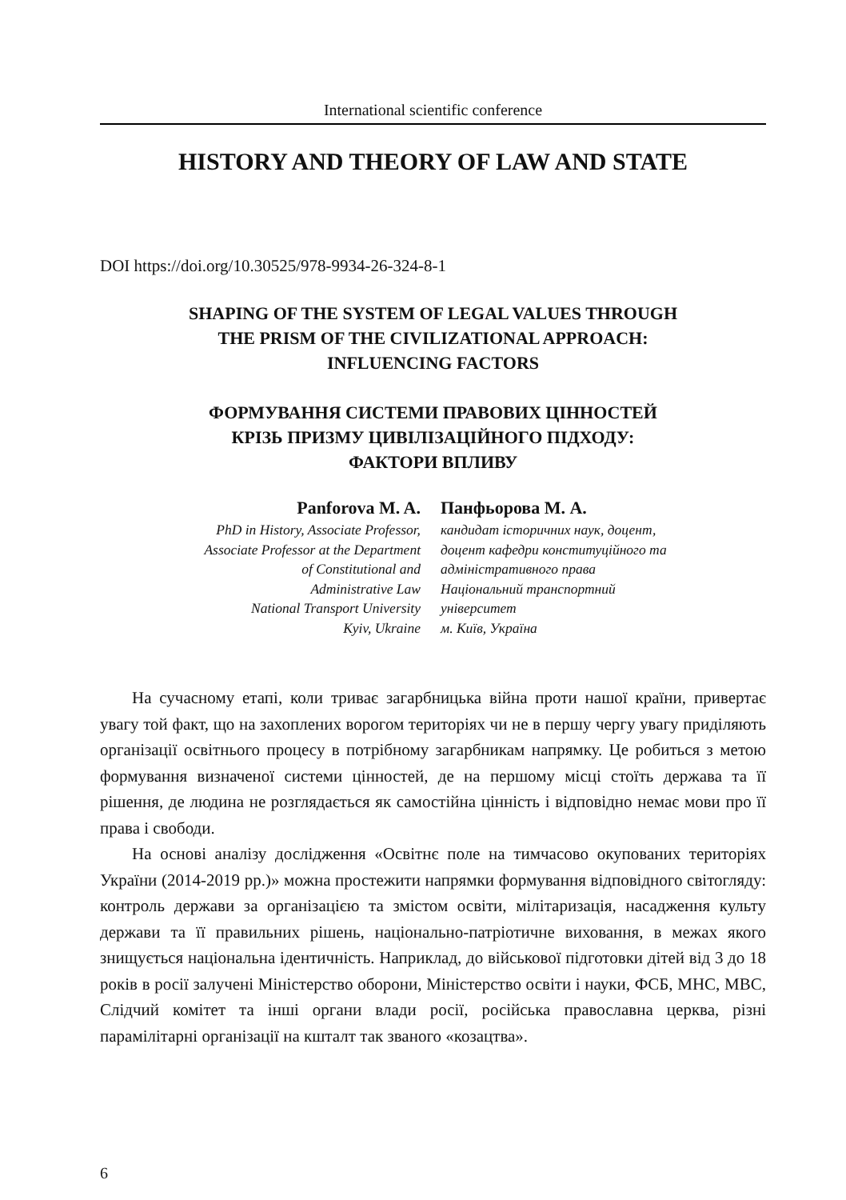International scientific conference
HISTORY AND THEORY OF LAW AND STATE
DOI https://doi.org/10.30525/978-9934-26-324-8-1
SHAPING OF THE SYSTEM OF LEGAL VALUES THROUGH
THE PRISM OF THE CIVILIZATIONAL APPROACH:
INFLUENCING FACTORS
ФОРМУВАННЯ СИСТЕМИ ПРАВОВИХ ЦІННОСТЕЙ
КРІЗЬ ПРИЗМУ ЦИВІЛІЗАЦІЙНОГО ПІДХОДУ:
ФАКТОРИ ВПЛИВУ
Panforova M. A.
PhD in History, Associate Professor,
Associate Professor at the Department
of Constitutional and
Administrative Law
National Transport University
Kyiv, Ukraine
Панфьорова М. А.
кандидат історичних наук, доцент,
доцент кафедри конституційного та
адміністративного права
Національний транспортний
університет
м. Київ, Україна
На сучасному етапі, коли триває загарбницька війна проти нашої країни, привертає увагу той факт, що на захоплених ворогом територіях чи не в першу чергу увагу приділяють організації освітнього процесу в потрібному загарбникам напрямку. Це робиться з метою формування визначеної системи цінностей, де на першому місці стоїть держава та її рішення, де людина не розглядається як самостійна цінність і відповідно немає мови про її права і свободи.
На основі аналізу дослідження «Освітнє поле на тимчасово окупованих територіях України (2014-2019 рр.)» можна простежити напрямки формування відповідного світогляду: контроль держави за організацією та змістом освіти, мілітаризація, насадження культу держави та її правильних рішень, національно-патріотичне виховання, в межах якого знищується національна ідентичність. Наприклад, до військової підготовки дітей від 3 до 18 років в росії залучені Міністерство оборони, Міністерство освіти і науки, ФСБ, МНС, МВС, Слідчий комітет та інші органи влади росії, російська православна церква, різні парамілітарні організації на кшталт так званого «козацтва».
6